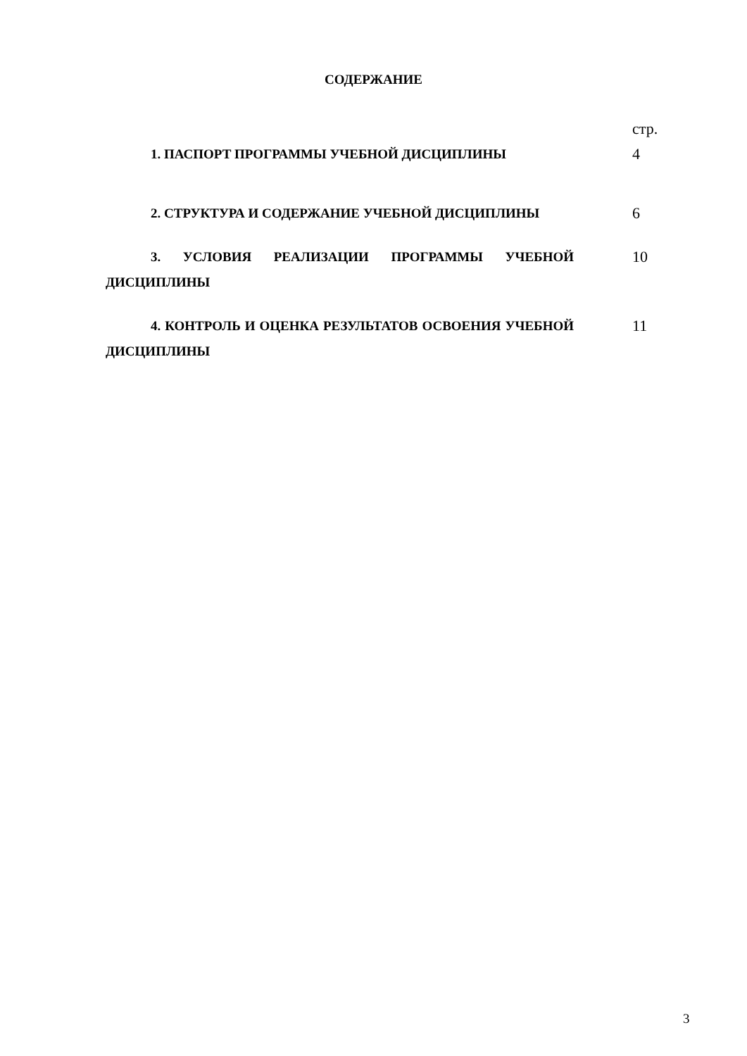СОДЕРЖАНИЕ
| | стр. |
| 1. ПАСПОРТ ПРОГРАММЫ УЧЕБНОЙ ДИСЦИПЛИНЫ | 4 |
| 2. СТРУКТУРА И СОДЕРЖАНИЕ УЧЕБНОЙ ДИСЦИПЛИНЫ | 6 |
| 3. УСЛОВИЯ РЕАЛИЗАЦИИ ПРОГРАММЫ УЧЕБНОЙ ДИСЦИПЛИНЫ | 10 |
| 4. КОНТРОЛЬ И ОЦЕНКА РЕЗУЛЬТАТОВ ОСВОЕНИЯ УЧЕБНОЙ ДИСЦИПЛИНЫ | 11 |
3